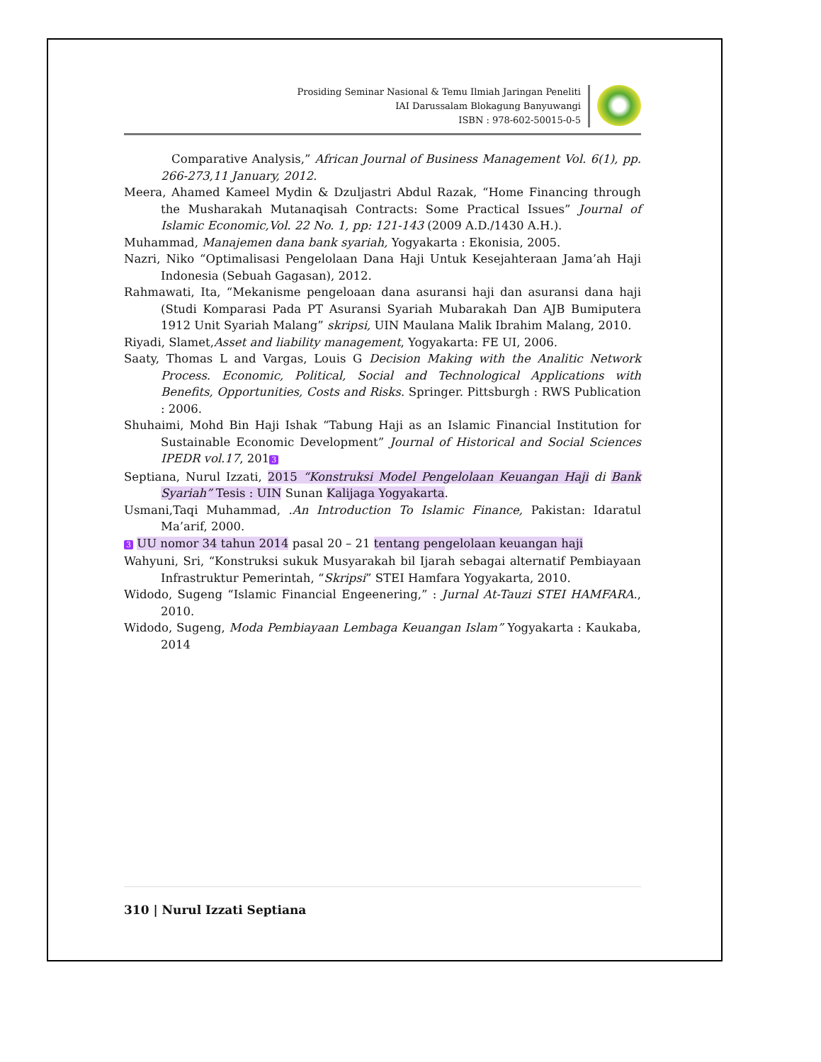Prosiding Seminar Nasional & Temu Ilmiah Jaringan Peneliti
IAI Darussalam Blokagung Banyuwangi
ISBN : 978-602-50015-0-5
Comparative Analysis,” African Journal of Business Management Vol. 6(1), pp. 266-273,11 January, 2012.
Meera, Ahamed Kameel Mydin & Dzuljastri Abdul Razak, “Home Financing through the Musharakah Mutanaqisah Contracts: Some Practical Issues” Journal of Islamic Economic,Vol. 22 No. 1, pp: 121-143 (2009 A.D./1430 A.H.).
Muhammad, Manajemen dana bank syariah, Yogyakarta : Ekonisia, 2005.
Nazri, Niko “Optimalisasi Pengelolaan Dana Haji Untuk Kesejahteraan Jama’ah Haji Indonesia (Sebuah Gagasan), 2012.
Rahmawati, Ita, “Mekanisme pengeloaan dana asuransi haji dan asuransi dana haji (Studi Komparasi Pada PT Asuransi Syariah Mubarakah Dan AJB Bumiputera 1912 Unit Syariah Malang” skripsi, UIN Maulana Malik Ibrahim Malang, 2010.
Riyadi, Slamet,Asset and liability management, Yogyakarta: FE UI, 2006.
Saaty, Thomas L and Vargas, Louis G Decision Making with the Analitic Network Process. Economic, Political, Social and Technological Applications with Benefits, Opportunities, Costs and Risks. Springer. Pittsburgh : RWS Publication : 2006.
Shuhaimi, Mohd Bin Haji Ishak “Tabung Haji as an Islamic Financial Institution for Sustainable Economic Development” Journal of Historical and Social Sciences IPEDR vol.17, 201 3
Septiana, Nurul Izzati, 2015 “Konstruksi Model Pengelolaan Keuangan Haji di Bank Syariah” Tesis : UIN Sunan Kalijaga Yogyakarta.
Usmani,Taqi Muhammad, .An Introduction To Islamic Finance, Pakistan: Idaratul Ma’arif, 2000.
3 UU nomor 34 tahun 2014 pasal 20 – 21 tentang pengelolaan keuangan haji
Wahyuni, Sri, “Konstruksi sukuk Musyarakah bil Ijarah sebagai alternatif Pembiayaan Infrastruktur Pemerintah, “Skripsi” STEI Hamfara Yogyakarta, 2010.
Widodo, Sugeng “Islamic Financial Engeenering,” : Jurnal At-Tauzi STEI HAMFARA., 2010.
Widodo, Sugeng, Moda Pembiayaan Lembaga Keuangan Islam” Yogyakarta : Kaukaba, 2014
310 | Nurul Izzati Septiana